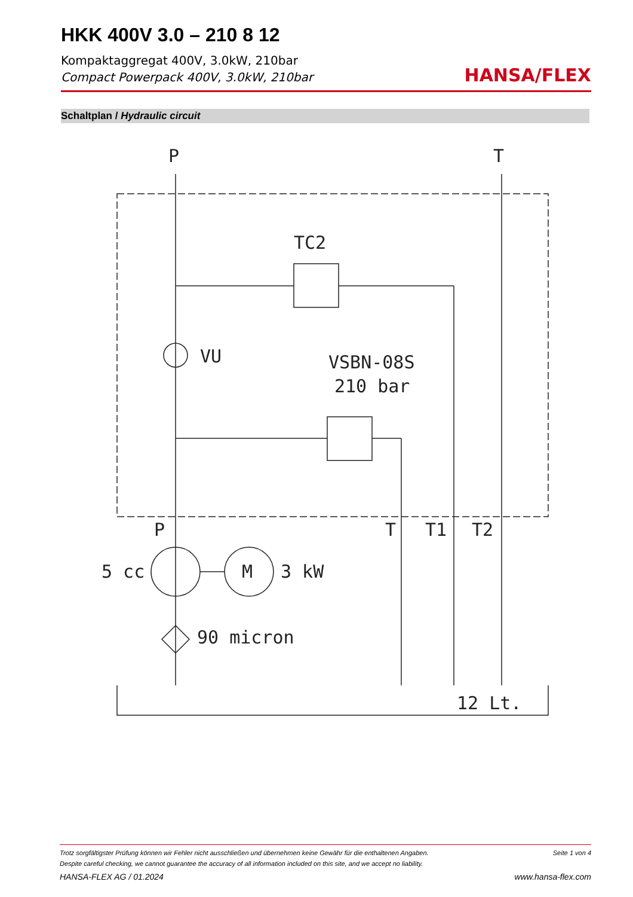HKK 400V 3.0 – 210 8 12
Kompaktaggregat 400V, 3.0kW, 210bar
Compact Powerpack 400V, 3.0kW, 210bar
HANSA/FLEX
Schaltplan / Hydraulic circuit
P
T
TC2
VU
VSBN-08S
210 bar
P
T
T1
T2
5 cc
M
3 kW
90 micron
12 Lt.
Trotz sorgfältigster Prüfung können wir Fehler nicht ausschließen und übernehmen keine Gewähr für die enthaltenen Angaben. Seite 1 von 4
Despite careful checking, we cannot guarantee the accuracy of all information included on this site, and we accept no liability.
HANSA-FLEX AG / 01.2024 www.hansa-flex.com